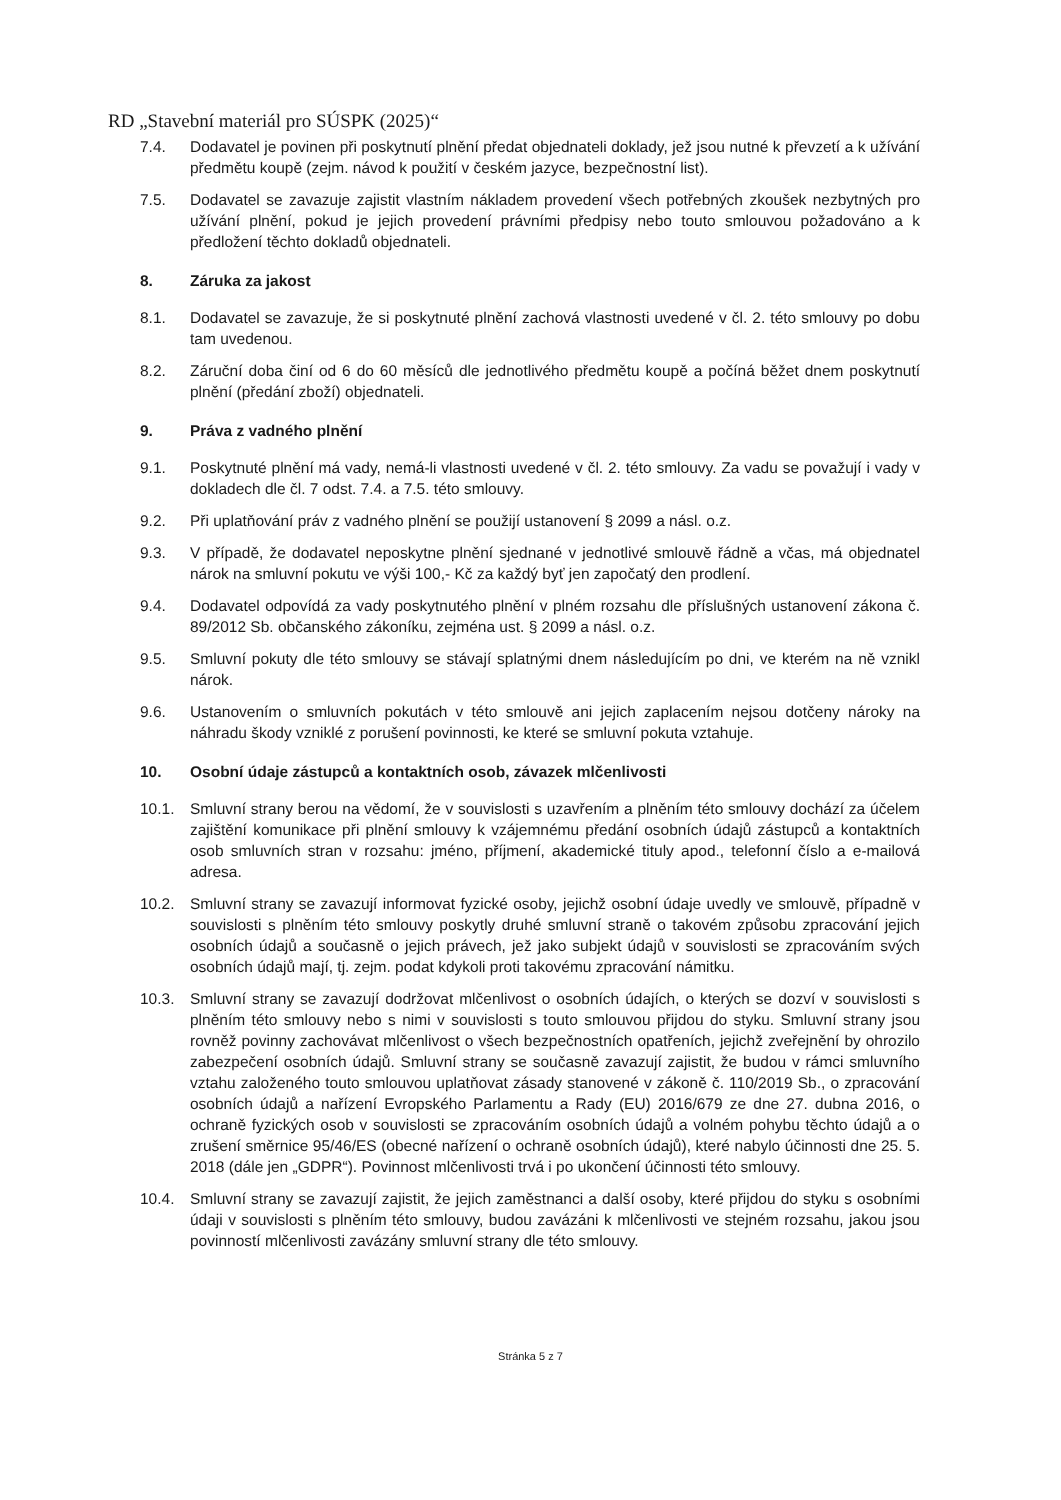RD „Stavební materiál pro SÚSPK (2025)“
7.4. Dodavatel je povinen při poskytnutí plnění předat objednateli doklady, jež jsou nutné k převzetí a k užívání předmětu koupě (zejm. návod k použití v českém jazyce, bezpečnostní list).
7.5. Dodavatel se zavazuje zajistit vlastním nákladem provedení všech potřebných zkoušek nezbytných pro užívání plnění, pokud je jejich provedení právními předpisy nebo touto smlouvou požadováno a k předložení těchto dokladů objednateli.
8. Záruka za jakost
8.1. Dodavatel se zavazuje, že si poskytnuté plnění zachová vlastnosti uvedené v čl. 2. této smlouvy po dobu tam uvedenou.
8.2. Záruční doba činí od 6 do 60 měsíců dle jednotlivého předmětu koupě a počíná běžet dnem poskytnutí plnění (předání zboží) objednateli.
9. Práva z vadného plnění
9.1. Poskytnuté plnění má vady, nemá-li vlastnosti uvedené v čl. 2. této smlouvy. Za vadu se považují i vady v dokladech dle čl. 7 odst. 7.4. a 7.5. této smlouvy.
9.2. Při uplatňování práv z vadného plnění se použijí ustanovení § 2099 a násl. o.z.
9.3. V případě, že dodavatel neposkytne plnění sjednané v jednotlivé smlouvě řádně a včas, má objednatel nárok na smluvní pokutu ve výši 100,- Kč za každý byť jen započatý den prodlení.
9.4. Dodavatel odpovídá za vady poskytnutého plnění v plném rozsahu dle příslušných ustanovení zákona č. 89/2012 Sb. občanského zákoníku, zejména ust. § 2099 a násl. o.z.
9.5. Smluvní pokuty dle této smlouvy se stávají splatnými dnem následujícím po dni, ve kterém na ně vznikl nárok.
9.6. Ustanovením o smluvních pokutách v této smlouvě ani jejich zaplacením nejsou dotčeny nároky na náhradu škody vzniklé z porušení povinnosti, ke které se smluvní pokuta vztahuje.
10. Osobní údaje zástupců a kontaktních osob, závazek mlčenlivosti
10.1. Smluvní strany berou na vědomí, že v souvislosti s uzavřením a plněním této smlouvy dochází za účelem zajištění komunikace při plnění smlouvy k vzájemnému předání osobních údajů zástupců a kontaktních osob smluvních stran v rozsahu: jméno, příjmení, akademické tituly apod., telefonní číslo a e-mailová adresa.
10.2. Smluvní strany se zavazují informovat fyzické osoby, jejichž osobní údaje uvedly ve smlouvě, případně v souvislosti s plněním této smlouvy poskytly druhé smluvní straně o takovém způsobu zpracování jejich osobních údajů a současně o jejich právech, jež jako subjekt údajů v souvislosti se zpracováním svých osobních údajů mají, tj. zejm. podat kdykoli proti takovému zpracování námitku.
10.3. Smluvní strany se zavazují dodržovat mlčenlivost o osobních údajích, o kterých se dozví v souvislosti s plněním této smlouvy nebo s nimi v souvislosti s touto smlouvou přijdou do styku. Smluvní strany jsou rovněž povinny zachovávat mlčenlivost o všech bezpečnostních opatřeních, jejichž zveřejnění by ohrozilo zabezpečení osobních údajů. Smluvní strany se současně zavazují zajistit, že budou v rámci smluvního vztahu založeného touto smlouvou uplatňovat zásady stanovené v zákoně č. 110/2019 Sb., o zpracování osobních údajů a nařízení Evropského Parlamentu a Rady (EU) 2016/679 ze dne 27. dubna 2016, o ochraně fyzických osob v souvislosti se zpracováním osobních údajů a volném pohybu těchto údajů a o zrušení směrnice 95/46/ES (obecné nařízení o ochraně osobních údajů), které nabylo účinnosti dne 25. 5. 2018 (dále jen „GDPR“). Povinnost mlčenlivosti trvá i po ukončení účinnosti této smlouvy.
10.4. Smluvní strany se zavazují zajistit, že jejich zaměstnanci a další osoby, které přijdou do styku s osobními údaji v souvislosti s plněním této smlouvy, budou zavázáni k mlčenlivosti ve stejném rozsahu, jakou jsou povinností mlčenlivosti zavázány smluvní strany dle této smlouvy.
Stránka 5 z 7